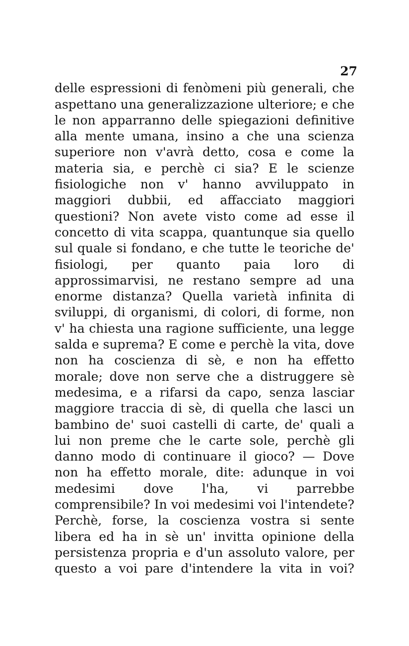27
delle espressioni di fenòmeni più generali, che aspettano una generalizzazione ulteriore; e che le non apparranno delle spiegazioni definitive alla mente umana, insino a che una scienza superiore non v'avrà detto, cosa e come la materia sia, e perchè ci sia? E le scienze fisiologiche non v' hanno avviluppato in maggiori dubbii, ed affacciato maggiori questioni? Non avete visto come ad esse il concetto di vita scappa, quantunque sia quello sul quale si fondano, e che tutte le teoriche de' fisiologi, per quanto paia loro di approssimarvisi, ne restano sempre ad una enorme distanza? Quella varietà infinita di sviluppi, di organismi, di colori, di forme, non v' ha chiesta una ragione sufficiente, una legge salda e suprema? E come e perchè la vita, dove non ha coscienza di sè, e non ha effetto morale; dove non serve che a distruggere sè medesima, e a rifarsi da capo, senza lasciar maggiore traccia di sè, di quella che lasci un bambino de' suoi castelli di carte, de' quali a lui non preme che le carte sole, perchè gli danno modo di continuare il gioco? — Dove non ha effetto morale, dite: adunque in voi medesimi dove l'ha, vi parrebbe comprensibile? In voi medesimi voi l'intendete? Perchè, forse, la coscienza vostra si sente libera ed ha in sè un' invitta opinione della persistenza propria e d'un assoluto valore, per questo a voi pare d'intendere la vita in voi?